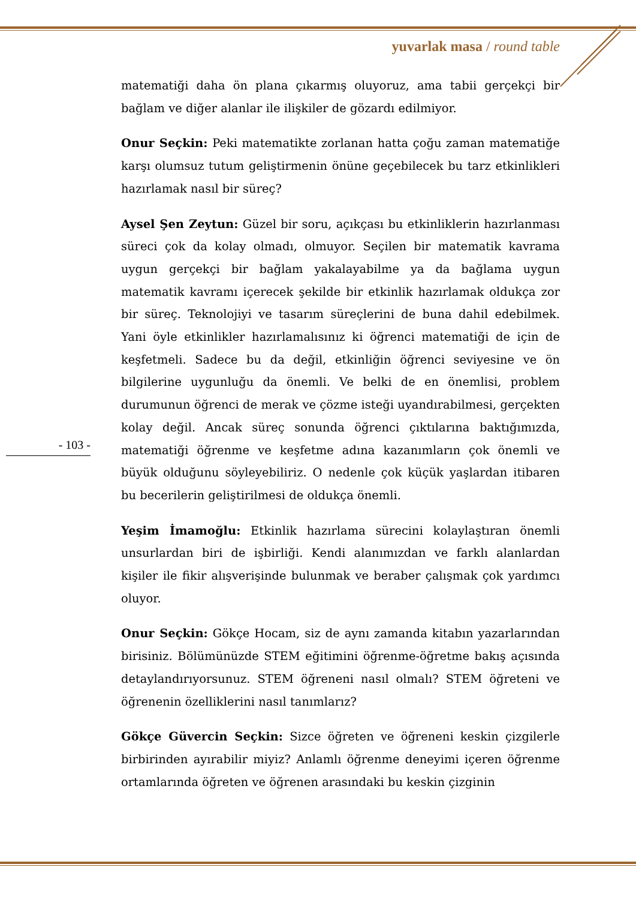yuvarlak masa / round table
matematiği daha ön plana çıkarmış oluyoruz, ama tabii gerçekçi bir bağlam ve diğer alanlar ile ilişkiler de gözardı edilmiyor.
Onur Seçkin: Peki matematikte zorlanan hatta çoğu zaman matematiğe karşı olumsuz tutum geliştirmenin önüne geçebilecek bu tarz etkinlikleri hazırlamak nasıl bir süreç?
Aysel Şen Zeytun: Güzel bir soru, açıkçası bu etkinliklerin hazırlanması süreci çok da kolay olmadı, olmuyor. Seçilen bir matematik kavrama uygun gerçekçi bir bağlam yakalayabilme ya da bağlama uygun matematik kavramı içerecek şekilde bir etkinlik hazırlamak oldukça zor bir süreç. Teknolojiyi ve tasarım süreçlerini de buna dahil edebilmek. Yani öyle etkinlikler hazırlamalısınız ki öğrenci matematiği de için de keşfetmeli. Sadece bu da değil, etkinliğin öğrenci seviyesine ve ön bilgilerine uygunluğu da önemli. Ve belki de en önemlisi, problem durumunun öğrenci de merak ve çözme isteği uyandırabilmesi, gerçekten kolay değil. Ancak süreç sonunda öğrenci çıktılarına baktığımızda, matematiği öğrenme ve keşfetme adına kazanımların çok önemli ve büyük olduğunu söyleyebiliriz. O nedenle çok küçük yaşlardan itibaren bu becerilerin geliştirilmesi de oldukça önemli.
Yeşim İmamoğlu: Etkinlik hazırlama sürecini kolaylaştıran önemli unsurlardan biri de işbirliği. Kendi alanımızdan ve farklı alanlardan kişiler ile fikir alışverişinde bulunmak ve beraber çalışmak çok yardımcı oluyor.
Onur Seçkin: Gökçe Hocam, siz de aynı zamanda kitabın yazarlarından birisiniz. Bölümünüzde STEM eğitimini öğrenme-öğretme bakış açısında detaylandırıyorsunuz. STEM öğreneni nasıl olmalı? STEM öğreteni ve öğrenenin özelliklerini nasıl tanımlarız?
Gökçe Güvercin Seçkin: Sizce öğreten ve öğreneni keskin çizgilerle birbirinden ayırabilir miyiz? Anlamlı öğrenme deneyimi içeren öğrenme ortamlarında öğreten ve öğrenen arasındaki bu keskin çizginin
- 103 -